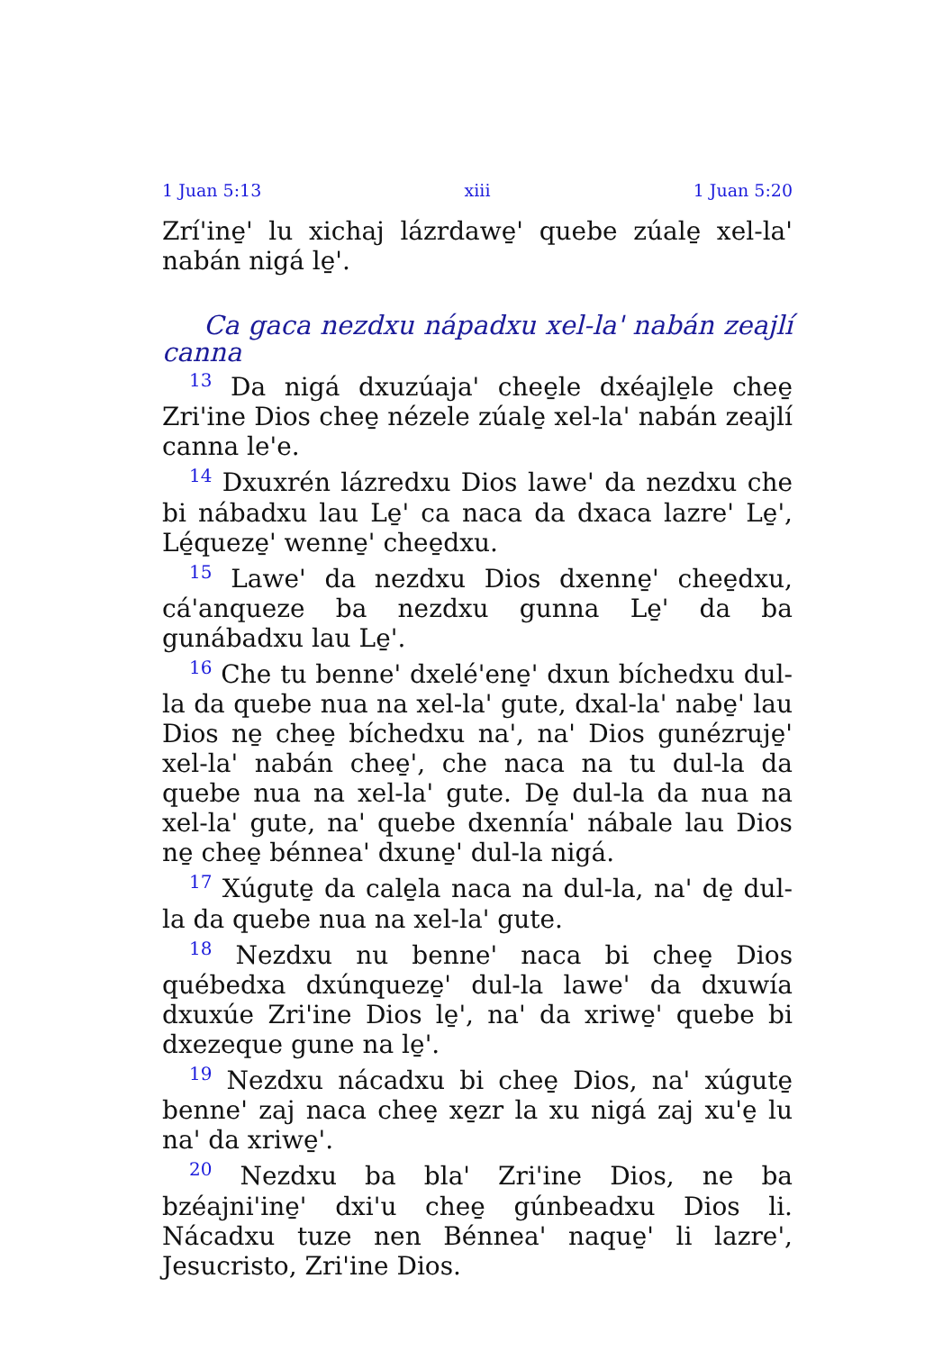1 Juan 5:13 xiii 1 Juan 5:20
Zrí'ine̱' lu xichaj lázrdawe̱' quebe zúale̱ xel-la' nabán nigá le̱'.
Ca gaca nezdxu nápadxu xel-la' nabán zeajlí canna
<sup>13</sup> Da nigá dxuzúaja' chee̱le dxéajle̱le chee̱ Zri'ine Dios chee̱ nézele zúale̱ xel-la' nabán zeajlí canna le'e.
<sup>14</sup> Dxuxrén lázredxu Dios lawe' da nezdxu che bi nábadxu lau Le̱' ca naca da dxaca lazre' Le̱', Lé̱queze̱' wenne̱' chee̱dxu.
<sup>15</sup> Lawe' da nezdxu Dios dxenne̱' chee̱dxu, cá'anqueze ba nezdxu gunna Le̱' da ba gunábadxu lau Le̱'.
<sup>16</sup> Che tu benne' dxelé'ene̱' dxun bíchedxu dul-la da quebe nua na xel-la' gute, dxal-la' nabe̱' lau Dios ne̱ chee̱ bíchedxu na', na' Dios gunézruje̱' xel-la' nabán chee̱', che naca na tu dul-la da quebe nua na xel-la' gute. De̱ dul-la da nua na xel-la' gute, na' quebe dxennía' nábale lau Dios ne̱ chee̱ bénnea' dxune̱' dul-la nigá.
<sup>17</sup> Xúgute̱ da cale̱la naca na dul-la, na' de̱ dul-la da quebe nua na xel-la' gute.
<sup>18</sup> Nezdxu nu benne' naca bi chee̱ Dios québedxa dxúnqueze̱' dul-la lawe' da dxuwía dxuxúe Zri'ine Dios le̱', na' da xriwe̱' quebe bi dxezeque gune na le̱'.
<sup>19</sup> Nezdxu nácadxu bi chee̱ Dios, na' xúgute̱ benne' zaj naca chee̱ xe̱zr la xu nigá zaj xu'e̱ lu na' da xriwe̱'.
<sup>20</sup> Nezdxu ba bla' Zri'ine Dios, ne ba bzéajni'ine̱' dxi'u chee̱ gúnbeadxu Dios li. Nácadxu tuze nen Bénnea' naque̱' li lazre', Jesucristo, Zri'ine Dios.